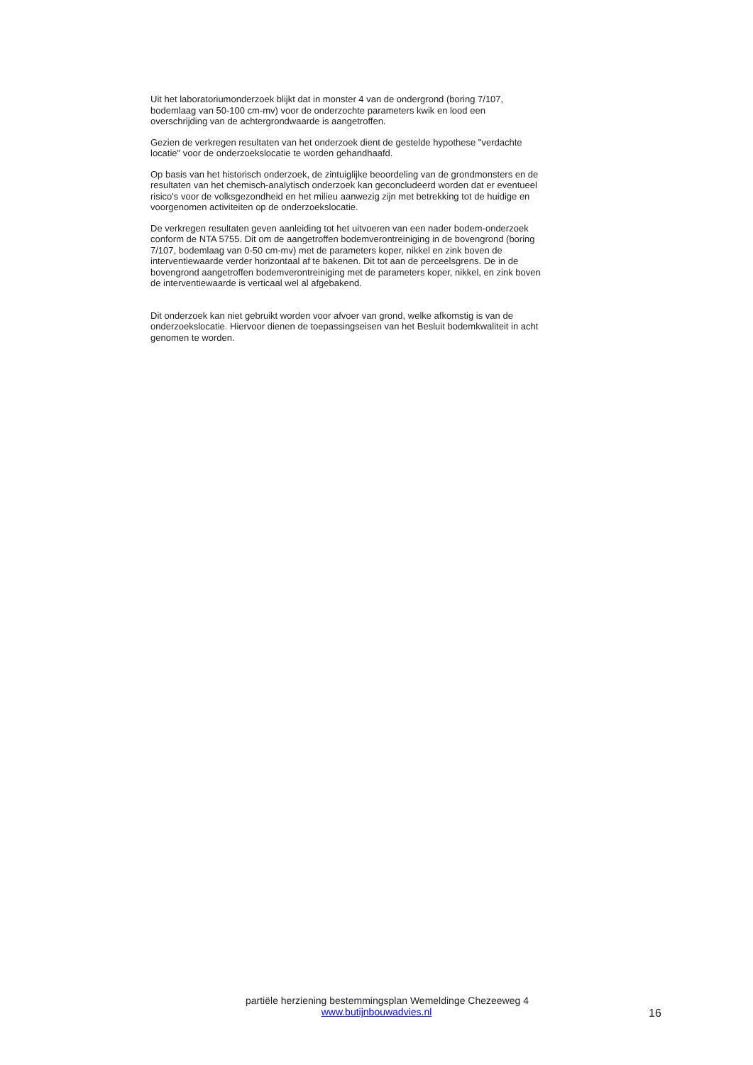Uit het laboratoriumonderzoek blijkt dat in monster 4 van de ondergrond (boring 7/107, bodemlaag van 50-100 cm-mv) voor de onderzochte parameters kwik en lood een overschrijding van de achtergrondwaarde is aangetroffen.
Gezien de verkregen resultaten van het onderzoek dient de gestelde hypothese "verdachte locatie" voor de onderzoekslocatie te worden gehandhaafd.
Op basis van het historisch onderzoek, de zintuiglijke beoordeling van de grondmonsters en de resultaten van het chemisch-analytisch onderzoek kan geconcludeerd worden dat er eventueel risico's voor de volksgezondheid en het milieu aanwezig zijn met betrekking tot de huidige en voorgenomen activiteiten op de onderzoekslocatie.
De verkregen resultaten geven aanleiding tot het uitvoeren van een nader bodem-onderzoek conform de NTA 5755. Dit om de aangetroffen bodemverontreiniging in de bovengrond (boring 7/107, bodemlaag van 0-50 cm-mv) met de parameters koper, nikkel en zink boven de interventiewaarde verder horizontaal af te bakenen. Dit tot aan de perceelsgrens. De in de bovengrond aangetroffen bodemverontreiniging met de parameters koper, nikkel, en zink boven de interventiewaarde is verticaal wel al afgebakend.
Dit onderzoek kan niet gebruikt worden voor afvoer van grond, welke afkomstig is van de onderzoekslocatie. Hiervoor dienen de toepassingseisen van het Besluit bodemkwaliteit in acht genomen te worden.
partiële herziening bestemmingsplan Wemeldinge Chezeeweg 4
www.butijnbouwadvies.nl
16